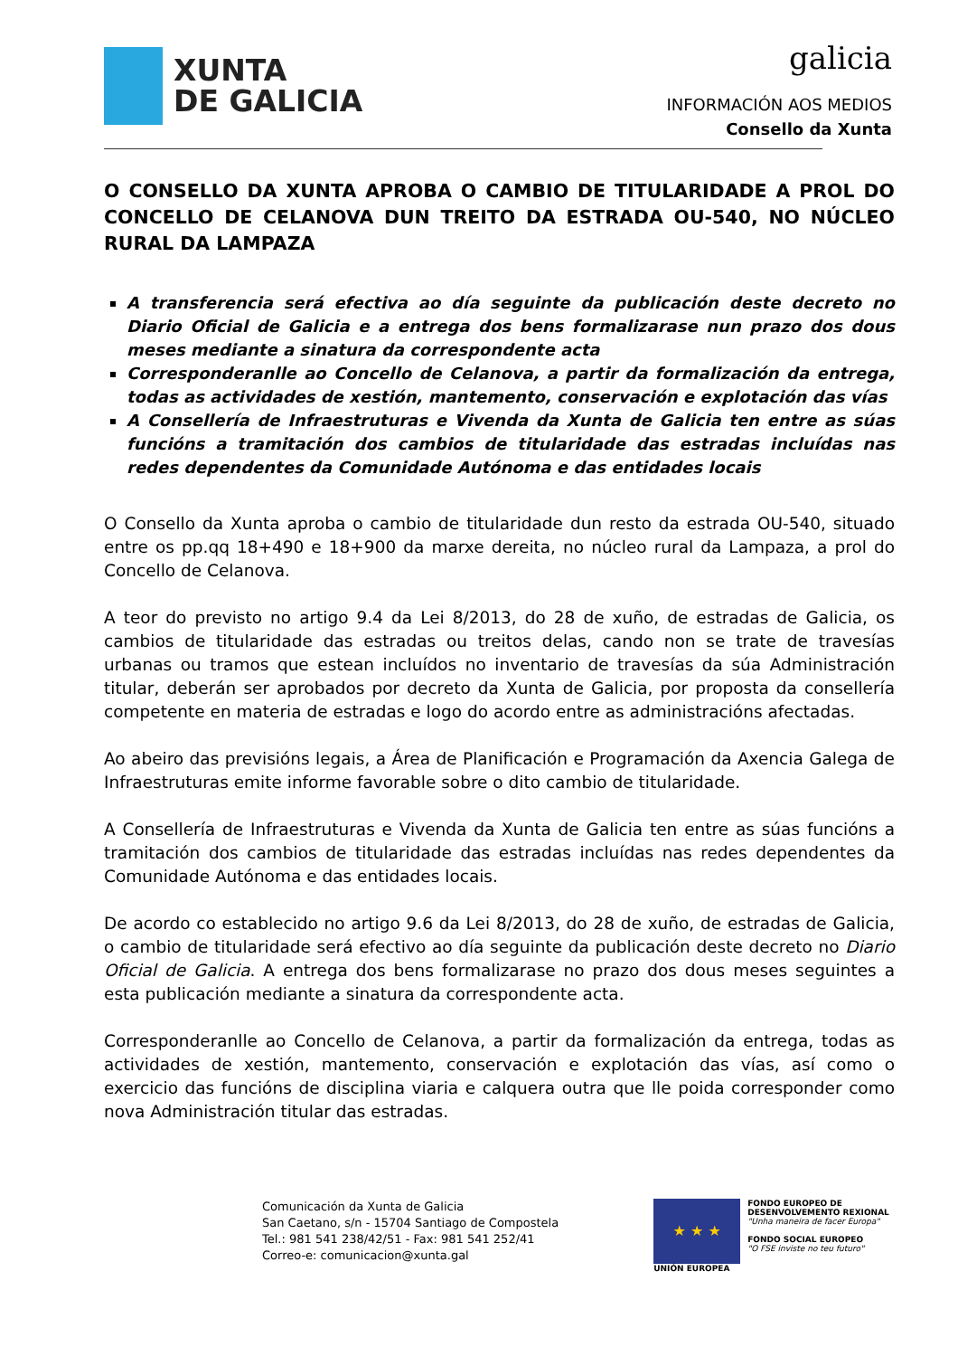XUNTA
DE GALICIA
galicia
INFORMACIÓN AOS MEDIOS
Consello da Xunta
O CONSELLO DA XUNTA APROBA O CAMBIO DE TITULARIDADE A PROL DO CONCELLO DE CELANOVA DUN TREITO DA ESTRADA OU-540, NO NÚCLEO RURAL DA LAMPAZA
A transferencia será efectiva ao día seguinte da publicación deste decreto no Diario Oficial de Galicia e a entrega dos bens formalizarase nun prazo dos dous meses mediante a sinatura da correspondente acta
Corresponderanlle ao Concello de Celanova, a partir da formalización da entrega, todas as actividades de xestión, mantemento, conservación e explotación das vías
A Consellería de Infraestruturas e Vivenda da Xunta de Galicia ten entre as súas funcións a tramitación dos cambios de titularidade das estradas incluídas nas redes dependentes da Comunidade Autónoma e das entidades locais
O Consello da Xunta aproba o cambio de titularidade dun resto da estrada OU-540, situado entre os pp.qq 18+490 e 18+900 da marxe dereita, no núcleo rural da Lampaza, a prol do Concello de Celanova.
A teor do previsto no artigo 9.4 da Lei 8/2013, do 28 de xuño, de estradas de Galicia, os cambios de titularidade das estradas ou treitos delas, cando non se trate de travesías urbanas ou tramos que estean incluídos no inventario de travesías da súa Administración titular, deberán ser aprobados por decreto da Xunta de Galicia, por proposta da consellería competente en materia de estradas e logo do acordo entre as administracións afectadas.
Ao abeiro das previsións legais, a Área de Planificación e Programación da Axencia Galega de Infraestruturas emite informe favorable sobre o dito cambio de titularidade.
A Consellería de Infraestruturas e Vivenda da Xunta de Galicia ten entre as súas funcións a tramitación dos cambios de titularidade das estradas incluídas nas redes dependentes da Comunidade Autónoma e das entidades locais.
De acordo co establecido no artigo 9.6 da Lei 8/2013, do 28 de xuño, de estradas de Galicia, o cambio de titularidade será efectivo ao día seguinte da publicación deste decreto no Diario Oficial de Galicia. A entrega dos bens formalizarase no prazo dos dous meses seguintes a esta publicación mediante a sinatura da correspondente acta.
Corresponderanlle ao Concello de Celanova, a partir da formalización da entrega, todas as actividades de xestión, mantemento, conservación e explotación das vías, así como o exercicio das funcións de disciplina viaria e calquera outra que lle poida corresponder como nova Administración titular das estradas.
Comunicación da Xunta de Galicia
San Caetano, s/n - 15704 Santiago de Compostela
Tel.: 981 541 238/42/51 - Fax: 981 541 252/41
Correo-e: comunicacion@xunta.gal
★ ★ ★
UNIÓN EUROPEA
FONDO EUROPEO DE
DESENVOLVEMENTO REXIONAL
"Unha maneira de facer Europa"
FONDO SOCIAL EUROPEO
"O FSE inviste no teu futuro"